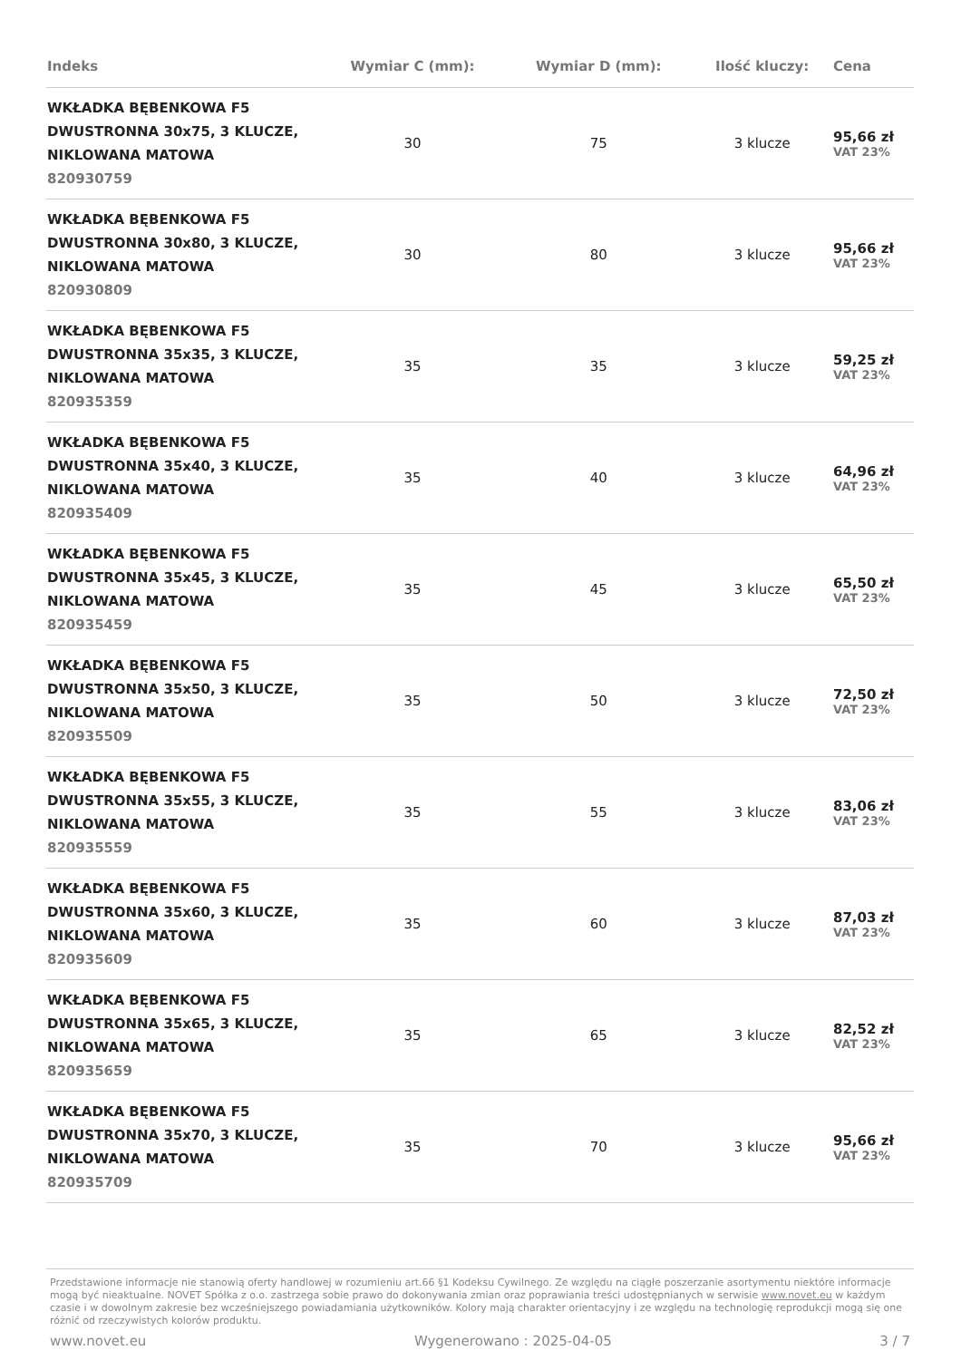| Indeks | Wymiar C (mm): | Wymiar D (mm): | Ilość kluczy: | Cena |
| --- | --- | --- | --- | --- |
| WKŁADKA BĘBENKOWA F5 DWUSTRONNA 30x75, 3 KLUCZE, NIKLOWANA MATOWA 820930759 | 30 | 75 | 3 klucze | 95,66 zł VAT 23% |
| WKŁADKA BĘBENKOWA F5 DWUSTRONNA 30x80, 3 KLUCZE, NIKLOWANA MATOWA 820930809 | 30 | 80 | 3 klucze | 95,66 zł VAT 23% |
| WKŁADKA BĘBENKOWA F5 DWUSTRONNA 35x35, 3 KLUCZE, NIKLOWANA MATOWA 820935359 | 35 | 35 | 3 klucze | 59,25 zł VAT 23% |
| WKŁADKA BĘBENKOWA F5 DWUSTRONNA 35x40, 3 KLUCZE, NIKLOWANA MATOWA 820935409 | 35 | 40 | 3 klucze | 64,96 zł VAT 23% |
| WKŁADKA BĘBENKOWA F5 DWUSTRONNA 35x45, 3 KLUCZE, NIKLOWANA MATOWA 820935459 | 35 | 45 | 3 klucze | 65,50 zł VAT 23% |
| WKŁADKA BĘBENKOWA F5 DWUSTRONNA 35x50, 3 KLUCZE, NIKLOWANA MATOWA 820935509 | 35 | 50 | 3 klucze | 72,50 zł VAT 23% |
| WKŁADKA BĘBENKOWA F5 DWUSTRONNA 35x55, 3 KLUCZE, NIKLOWANA MATOWA 820935559 | 35 | 55 | 3 klucze | 83,06 zł VAT 23% |
| WKŁADKA BĘBENKOWA F5 DWUSTRONNA 35x60, 3 KLUCZE, NIKLOWANA MATOWA 820935609 | 35 | 60 | 3 klucze | 87,03 zł VAT 23% |
| WKŁADKA BĘBENKOWA F5 DWUSTRONNA 35x65, 3 KLUCZE, NIKLOWANA MATOWA 820935659 | 35 | 65 | 3 klucze | 82,52 zł VAT 23% |
| WKŁADKA BĘBENKOWA F5 DWUSTRONNA 35x70, 3 KLUCZE, NIKLOWANA MATOWA 820935709 | 35 | 70 | 3 klucze | 95,66 zł VAT 23% |
Przedstawione informacje nie stanowią oferty handlowej w rozumieniu art.66 §1 Kodeksu Cywilnego. Ze względu na ciągłe poszerzanie asortymentu niektóre informacje mogą być nieaktualne. NOVET Spółka z o.o. zastrzega sobie prawo do dokonywania zmian oraz poprawiania treści udostępnianych w serwisie www.novet.eu w każdym czasie i w dowolnym zakresie bez wcześniejszego powiadamiania użytkowników. Kolory mają charakter orientacyjny i ze względu na technologię reprodukcji mogą się one różnić od rzeczywistych kolorów produktu.
www.novet.eu Wygenerowano : 2025-04-05 3 / 7